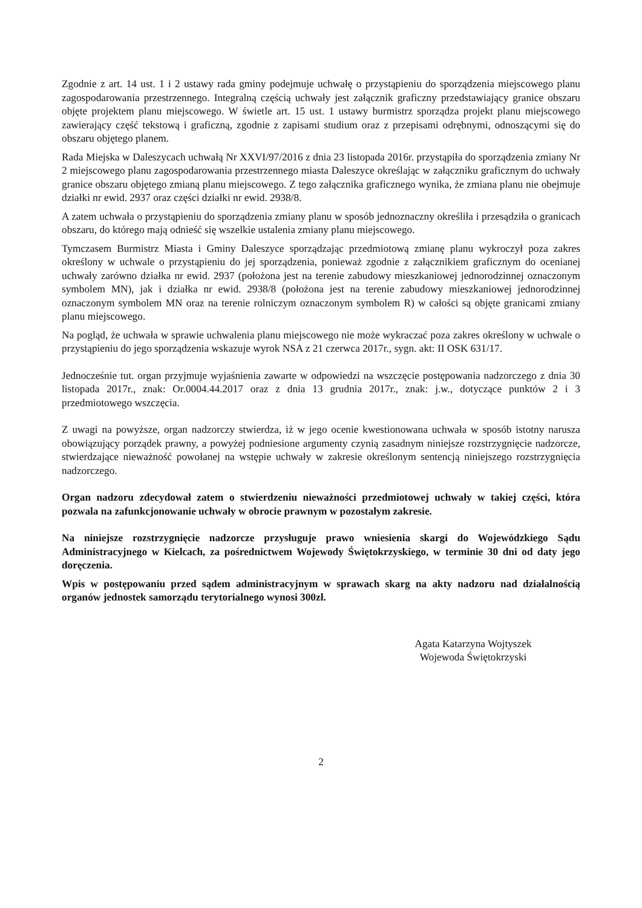Zgodnie z art. 14 ust. 1 i 2 ustawy rada gminy podejmuje uchwałę o przystąpieniu do sporządzenia miejscowego planu zagospodarowania przestrzennego. Integralną częścią uchwały jest załącznik graficzny przedstawiający granice obszaru objęte projektem planu miejscowego. W świetle art. 15 ust. 1 ustawy burmistrz sporządza projekt planu miejscowego zawierający część tekstową i graficzną, zgodnie z zapisami studium oraz z przepisami odrębnymi, odnoszącymi się do obszaru objętego planem.
Rada Miejska w Daleszycach uchwałą Nr XXVI/97/2016 z dnia 23 listopada 2016r. przystąpiła do sporządzenia zmiany Nr 2 miejscowego planu zagospodarowania przestrzennego miasta Daleszyce określając w załączniku graficznym do uchwały granice obszaru objętego zmianą planu miejscowego. Z tego załącznika graficznego wynika, że zmiana planu nie obejmuje działki nr ewid. 2937 oraz części działki nr ewid. 2938/8.
A zatem uchwała o przystąpieniu do sporządzenia zmiany planu w sposób jednoznaczny określiła i przesądziła o granicach obszaru, do którego mają odnieść się wszelkie ustalenia zmiany planu miejscowego.
Tymczasem Burmistrz Miasta i Gminy Daleszyce sporządzając przedmiotową zmianę planu wykroczył poza zakres określony w uchwale o przystąpieniu do jej sporządzenia, ponieważ zgodnie z załącznikiem graficznym do ocenianej uchwały zarówno działka nr ewid. 2937 (położona jest na terenie zabudowy mieszkaniowej jednorodzinnej oznaczonym symbolem MN), jak i działka nr ewid. 2938/8 (położona jest na terenie zabudowy mieszkaniowej jednorodzinnej oznaczonym symbolem MN oraz na terenie rolniczym oznaczonym symbolem R) w całości są objęte granicami zmiany planu miejscowego.
Na pogląd, że uchwała w sprawie uchwalenia planu miejscowego nie może wykraczać poza zakres określony w uchwale o przystąpieniu do jego sporządzenia wskazuje wyrok NSA z 21 czerwca 2017r., sygn. akt: II OSK 631/17.
Jednocześnie tut. organ przyjmuje wyjaśnienia zawarte w odpowiedzi na wszczęcie postępowania nadzorczego z dnia 30 listopada 2017r., znak: Or.0004.44.2017 oraz z dnia 13 grudnia 2017r., znak: j.w., dotyczące punktów 2 i 3 przedmiotowego wszczęcia.
Z uwagi na powyższe, organ nadzorczy stwierdza, iż w jego ocenie kwestionowana uchwała w sposób istotny narusza obowiązujący porządek prawny, a powyżej podniesione argumenty czynią zasadnym niniejsze rozstrzygnięcie nadzorcze, stwierdzające nieważność powołanej na wstępie uchwały w zakresie określonym sentencją niniejszego rozstrzygnięcia nadzorczego.
Organ nadzoru zdecydował zatem o stwierdzeniu nieważności przedmiotowej uchwały w takiej części, która pozwala na zafunkcjonowanie uchwały w obrocie prawnym w pozostałym zakresie.
Na niniejsze rozstrzygnięcie nadzorcze przysługuje prawo wniesienia skargi do Wojewódzkiego Sądu Administracyjnego w Kielcach, za pośrednictwem Wojewody Świętokrzyskiego, w terminie 30 dni od daty jego doręczenia.
Wpis w postępowaniu przed sądem administracyjnym w sprawach skarg na akty nadzoru nad działalnością organów jednostek samorządu terytorialnego wynosi 300zł.
Agata Katarzyna Wojtyszek
Wojewoda Świętokrzyski
2